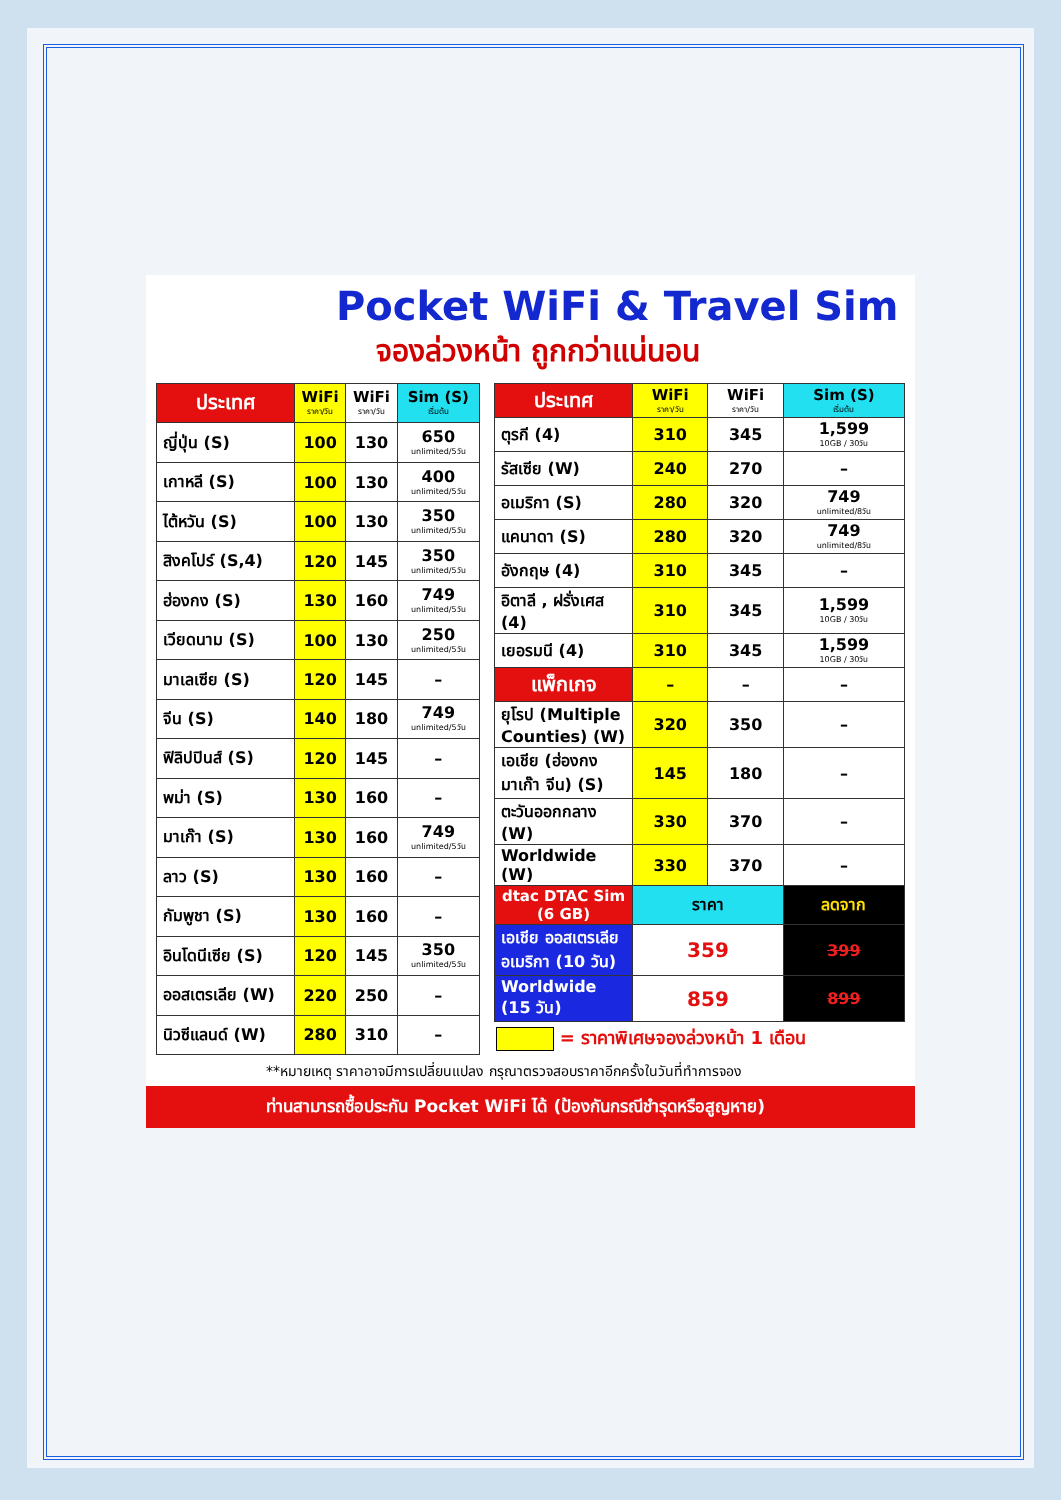Pocket WiFi & Travel Sim
จองล่วงหน้า ถูกกว่าแน่นอน
| ประเทศ | WiFi ราคา/วัน | WiFi ราคา/วัน | Sim (S) เริ่มต้น |
| --- | --- | --- | --- |
| ญี่ปุ่น (S) | 100 | 130 | 650 unlimited/5วัน |
| เกาหลี (S) | 100 | 130 | 400 unlimited/5วัน |
| ไต้หวัน (S) | 100 | 130 | 350 unlimited/5วัน |
| สิงคโปร์ (S,4) | 120 | 145 | 350 unlimited/5วัน |
| ฮ่องกง (S) | 130 | 160 | 749 unlimited/5วัน |
| เวียดนาม (S) | 100 | 130 | 250 unlimited/5วัน |
| มาเลเซีย (S) | 120 | 145 | – |
| จีน (S) | 140 | 180 | 749 unlimited/5วัน |
| ฟิลิปปินส์ (S) | 120 | 145 | – |
| พม่า (S) | 130 | 160 | – |
| มาเก๊า (S) | 130 | 160 | 749 unlimited/5วัน |
| ลาว (S) | 130 | 160 | – |
| กัมพูชา (S) | 130 | 160 | – |
| อินโดนีเซีย (S) | 120 | 145 | 350 unlimited/5วัน |
| ออสเตรเลีย (W) | 220 | 250 | – |
| นิวซีแลนด์ (W) | 280 | 310 | – |
| ประเทศ | WiFi ราคา/วัน | WiFi ราคา/วัน | Sim (S) เริ่มต้น |
| --- | --- | --- | --- |
| ตุรกี (4) | 310 | 345 | 1,599 10GB / 30วัน |
| รัสเซีย (W) | 240 | 270 | – |
| อเมริกา (S) | 280 | 320 | 749 unlimited/8วัน |
| แคนาดา (S) | 280 | 320 | 749 unlimited/8วัน |
| อังกฤษ (4) | 310 | 345 | – |
| อิตาลี , ฝรั่งเศส (4) | 310 | 345 | 1,599 10GB / 30วัน |
| เยอรมนี (4) | 310 | 345 | 1,599 10GB / 30วัน |
| แพ็กเกจ | – | – | – |
| ยุโรป (Multiple Counties) (W) | 320 | 350 | – |
| เอเชีย (ฮ่องกง มาเก๊า จีน) (S) | 145 | 180 | – |
| ตะวันออกกลาง (W) | 330 | 370 | – |
| Worldwide (W) | 330 | 370 | – |
| dtac DTAC Sim (6 GB) | ราคา | | ลดจาก |
| เอเชีย ออสเตรเลีย อเมริกา (10 วัน) | 359 | | 399 |
| Worldwide (15 วัน) | 859 | | 899 |
| = ราคาพิเศษจองล่วงหน้า 1 เดือน | | | |
**หมายเหตุ ราคาอาจมีการเปลี่ยนแปลง กรุณาตรวจสอบราคาอีกครั้งในวันที่ทำการจอง
ท่านสามารถซื้อประกัน Pocket WiFi ได้ (ป้องกันกรณีชำรุดหรือสูญหาย)